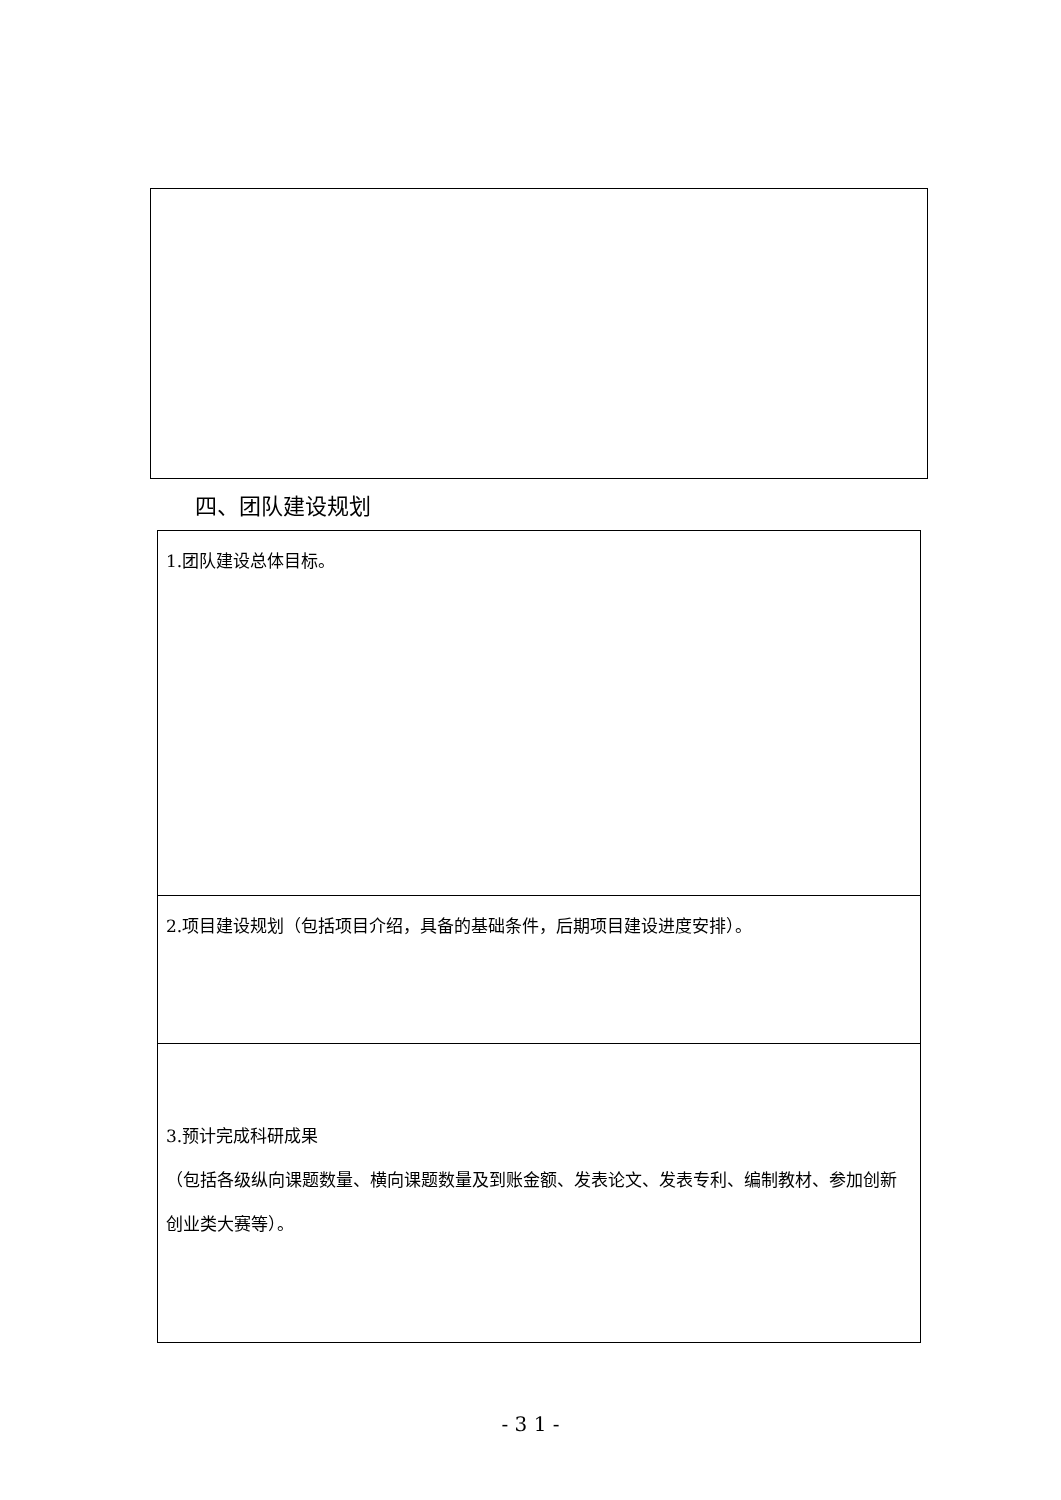四、团队建设规划
| 1.团队建设总体目标。 |
| 2.项目建设规划（包括项目介绍，具备的基础条件，后期项目建设进度安排）。 |
| 3.预计完成科研成果 （包括各级纵向课题数量、横向课题数量及到账金额、发表论文、发表专利、编制教材、参加创新创业类大赛等）。 |
- 3 1 -